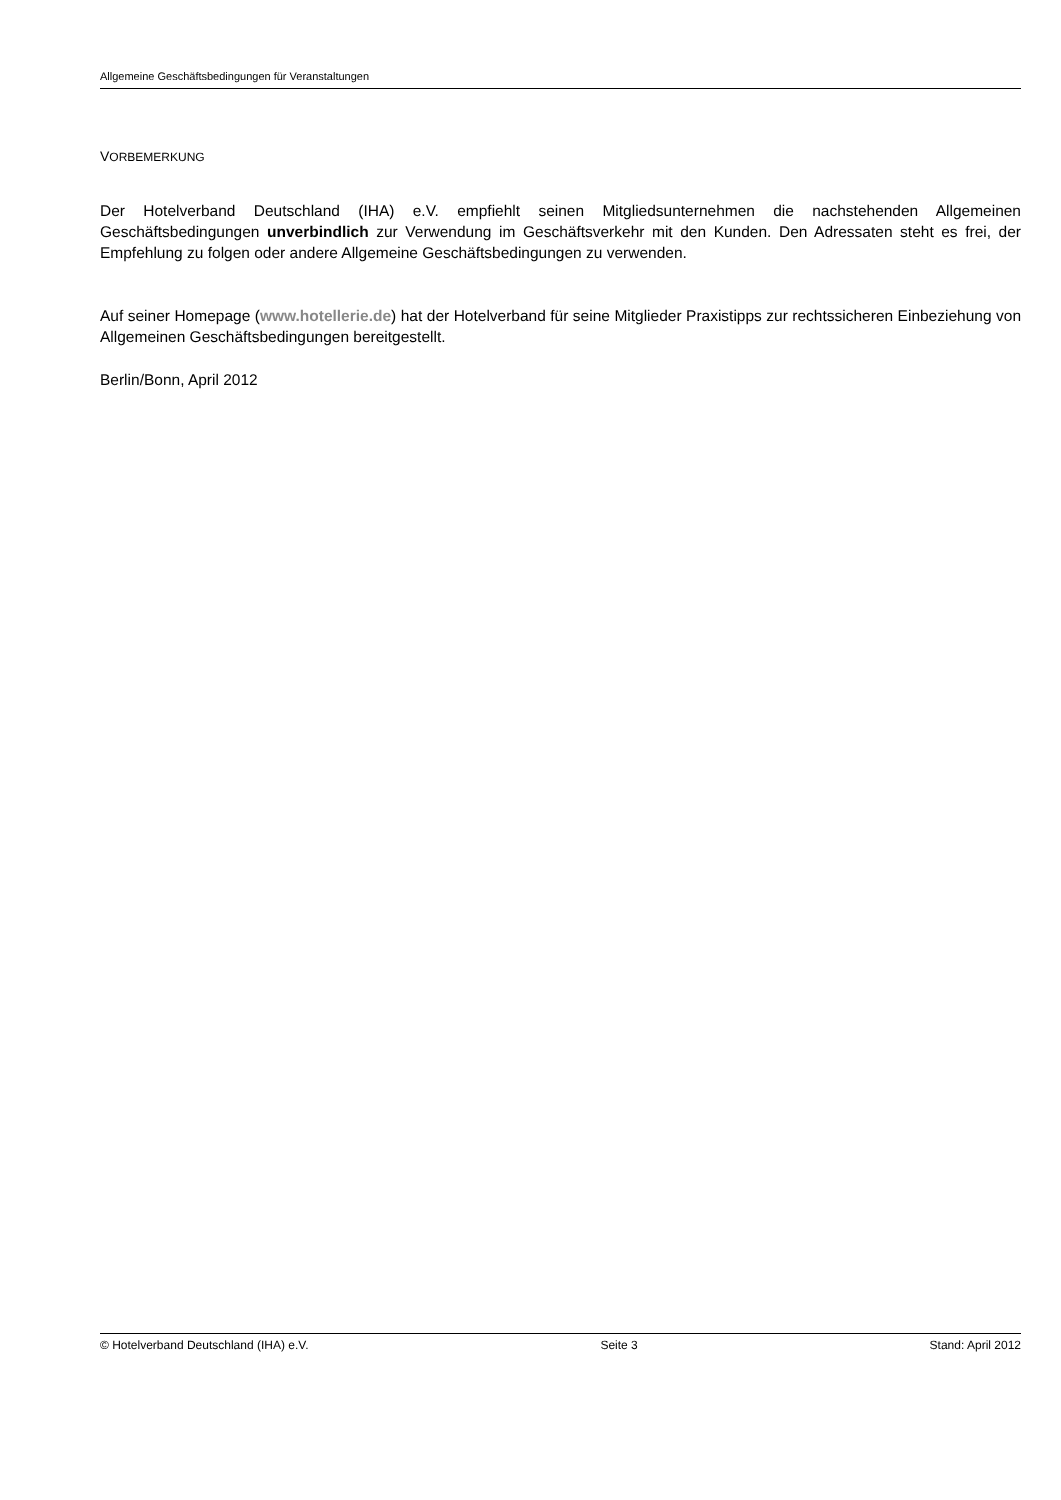Allgemeine Geschäftsbedingungen für Veranstaltungen
VORBEMERKUNG
Der Hotelverband Deutschland (IHA) e.V. empfiehlt seinen Mitgliedsunternehmen die nachstehenden Allgemeinen Geschäftsbedingungen unverbindlich zur Verwendung im Geschäftsverkehr mit den Kunden. Den Adressaten steht es frei, der Empfehlung zu folgen oder andere Allgemeine Geschäftsbedingungen zu verwenden.
Auf seiner Homepage (www.hotellerie.de) hat der Hotelverband für seine Mitglieder Praxistipps zur rechtssicheren Einbeziehung von Allgemeinen Geschäftsbedingungen bereitgestellt.
Berlin/Bonn, April 2012
© Hotelverband Deutschland (IHA) e.V. Seite 3 Stand: April 2012